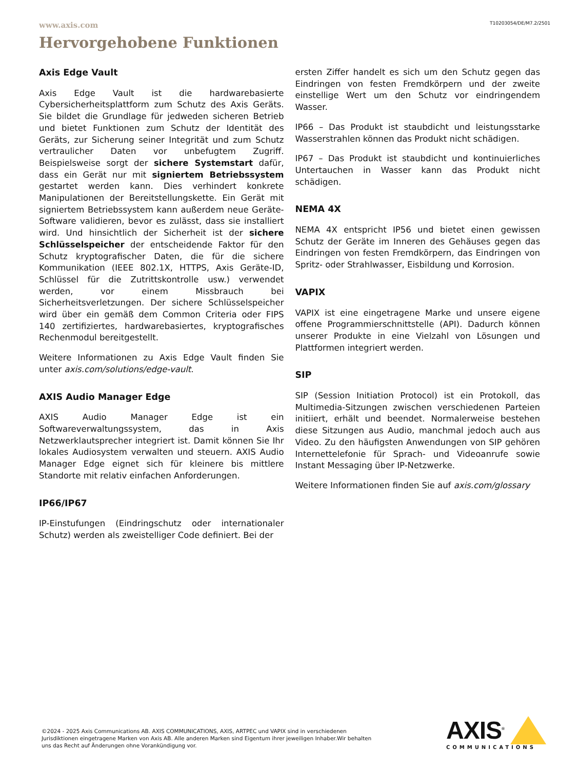www.axis.com T10203054/DE/M7.2/2501
Hervorgehobene Funktionen
Axis Edge Vault
Axis Edge Vault ist die hardwarebasierte Cybersicherheitsplattform zum Schutz des Axis Geräts. Sie bildet die Grundlage für jedweden sicheren Betrieb und bietet Funktionen zum Schutz der Identität des Geräts, zur Sicherung seiner Integrität und zum Schutz vertraulicher Daten vor unbefugtem Zugriff. Beispielsweise sorgt der sichere Systemstart dafür, dass ein Gerät nur mit signiertem Betriebssystem gestartet werden kann. Dies verhindert konkrete Manipulationen der Bereitstellungskette. Ein Gerät mit signiertem Betriebssystem kann außerdem neue Geräte-Software validieren, bevor es zulässt, dass sie installiert wird. Und hinsichtlich der Sicherheit ist der sichere Schlüsselspeicher der entscheidende Faktor für den Schutz kryptografischer Daten, die für die sichere Kommunikation (IEEE 802.1X, HTTPS, Axis Geräte-ID, Schlüssel für die Zutrittskontrolle usw.) verwendet werden, vor einem Missbrauch bei Sicherheitsverletzungen. Der sichere Schlüsselspeicher wird über ein gemäß dem Common Criteria oder FIPS 140 zertifiziertes, hardwarebasiertes, kryptografisches Rechenmodul bereitgestellt.
Weitere Informationen zu Axis Edge Vault finden Sie unter axis.com/solutions/edge-vault.
AXIS Audio Manager Edge
AXIS Audio Manager Edge ist ein Softwareverwaltungssystem, das in Axis Netzwerklautsprecher integriert ist. Damit können Sie Ihr lokales Audiosystem verwalten und steuern. AXIS Audio Manager Edge eignet sich für kleinere bis mittlere Standorte mit relativ einfachen Anforderungen.
IP66/IP67
IP-Einstufungen (Eindringschutz oder internationaler Schutz) werden als zweistelliger Code definiert. Bei der
ersten Ziffer handelt es sich um den Schutz gegen das Eindringen von festen Fremdkörpern und der zweite einstellige Wert um den Schutz vor eindringendem Wasser.
IP66 – Das Produkt ist staubdicht und leistungsstarke Wasserstrahlen können das Produkt nicht schädigen.
IP67 – Das Produkt ist staubdicht und kontinuierliches Untertauchen in Wasser kann das Produkt nicht schädigen.
NEMA 4X
NEMA 4X entspricht IP56 und bietet einen gewissen Schutz der Geräte im Inneren des Gehäuses gegen das Eindringen von festen Fremdkörpern, das Eindringen von Spritz- oder Strahlwasser, Eisbildung und Korrosion.
VAPIX
VAPIX ist eine eingetragene Marke und unsere eigene offene Programmierschnittstelle (API). Dadurch können unserer Produkte in eine Vielzahl von Lösungen und Plattformen integriert werden.
SIP
SIP (Session Initiation Protocol) ist ein Protokoll, das Multimedia-Sitzungen zwischen verschiedenen Parteien initiiert, erhält und beendet. Normalerweise bestehen diese Sitzungen aus Audio, manchmal jedoch auch aus Video. Zu den häufigsten Anwendungen von SIP gehören Internettelefonie für Sprach- und Videoanrufe sowie Instant Messaging über IP-Netzwerke.
Weitere Informationen finden Sie auf axis.com/glossary
©2024 - 2025 Axis Communications AB. AXIS COMMUNICATIONS, AXIS, ARTPEC und VAPIX sind in verschiedenen Jurisdiktionen eingetragene Marken von Axis AB. Alle anderen Marken sind Eigentum ihrer jeweiligen Inhaber.Wir behalten uns das Recht auf Änderungen ohne Vorankündigung vor.
AXIS<sup>®</sup>
COMMUNICATIONS